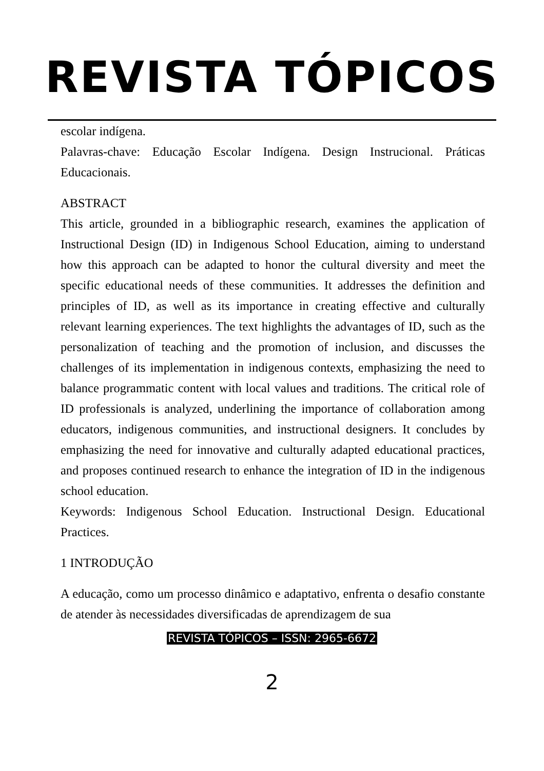REVISTA TÓPICOS
escolar indígena.
Palavras-chave: Educação Escolar Indígena. Design Instrucional. Práticas Educacionais.
ABSTRACT
This article, grounded in a bibliographic research, examines the application of Instructional Design (ID) in Indigenous School Education, aiming to understand how this approach can be adapted to honor the cultural diversity and meet the specific educational needs of these communities. It addresses the definition and principles of ID, as well as its importance in creating effective and culturally relevant learning experiences. The text highlights the advantages of ID, such as the personalization of teaching and the promotion of inclusion, and discusses the challenges of its implementation in indigenous contexts, emphasizing the need to balance programmatic content with local values and traditions. The critical role of ID professionals is analyzed, underlining the importance of collaboration among educators, indigenous communities, and instructional designers. It concludes by emphasizing the need for innovative and culturally adapted educational practices, and proposes continued research to enhance the integration of ID in the indigenous school education.
Keywords: Indigenous School Education. Instructional Design. Educational Practices.
1 INTRODUÇÃO
A educação, como um processo dinâmico e adaptativo, enfrenta o desafio constante de atender às necessidades diversificadas de aprendizagem de sua
REVISTA TÓPICOS – ISSN: 2965-6672
2